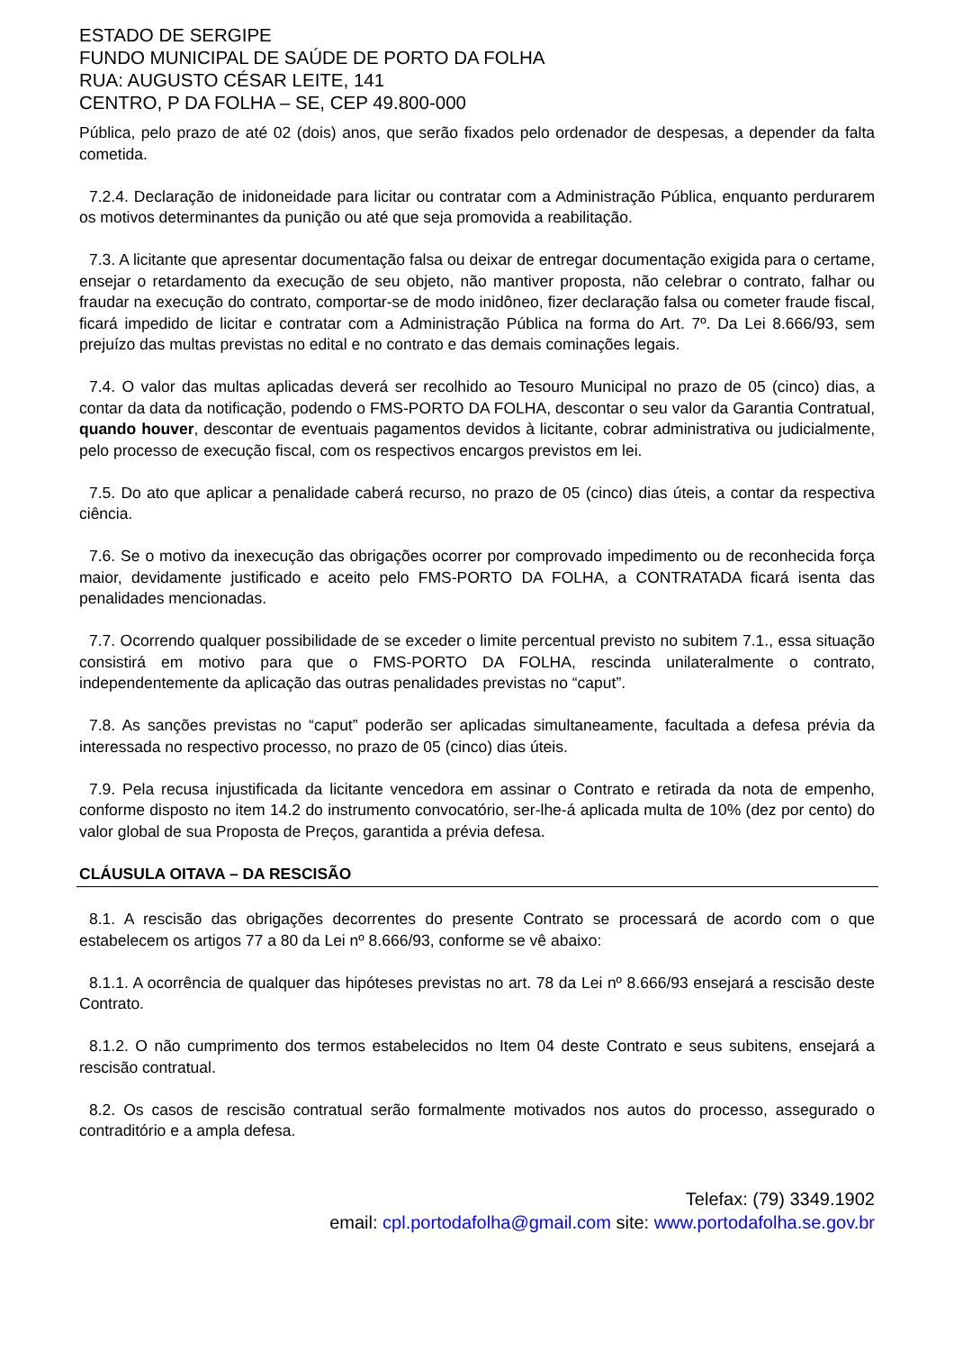ESTADO DE SERGIPE
FUNDO MUNICIPAL DE SAÚDE DE PORTO DA FOLHA
RUA: AUGUSTO CÉSAR LEITE, 141
CENTRO, P DA FOLHA – SE, CEP 49.800-000
Pública, pelo prazo de até 02 (dois) anos, que serão fixados pelo ordenador de despesas, a depender da falta cometida.
7.2.4. Declaração de inidoneidade para licitar ou contratar com a Administração Pública, enquanto perdurarem os motivos determinantes da punição ou até que seja promovida a reabilitação.
7.3. A licitante que apresentar documentação falsa ou deixar de entregar documentação exigida para o certame, ensejar o retardamento da execução de seu objeto, não mantiver proposta, não celebrar o contrato, falhar ou fraudar na execução do contrato, comportar-se de modo inidôneo, fizer declaração falsa ou cometer fraude fiscal, ficará impedido de licitar e contratar com a Administração Pública na forma do Art. 7º. Da Lei 8.666/93, sem prejuízo das multas previstas no edital e no contrato e das demais cominações legais.
7.4. O valor das multas aplicadas deverá ser recolhido ao Tesouro Municipal no prazo de 05 (cinco) dias, a contar da data da notificação, podendo o FMS-PORTO DA FOLHA, descontar o seu valor da Garantia Contratual, quando houver, descontar de eventuais pagamentos devidos à licitante, cobrar administrativa ou judicialmente, pelo processo de execução fiscal, com os respectivos encargos previstos em lei.
7.5. Do ato que aplicar a penalidade caberá recurso, no prazo de 05 (cinco) dias úteis, a contar da respectiva ciência.
7.6. Se o motivo da inexecução das obrigações ocorrer por comprovado impedimento ou de reconhecida força maior, devidamente justificado e aceito pelo FMS-PORTO DA FOLHA, a CONTRATADA ficará isenta das penalidades mencionadas.
7.7. Ocorrendo qualquer possibilidade de se exceder o limite percentual previsto no subitem 7.1., essa situação consistirá em motivo para que o FMS-PORTO DA FOLHA, rescinda unilateralmente o contrato, independentemente da aplicação das outras penalidades previstas no “caput”.
7.8. As sanções previstas no “caput” poderão ser aplicadas simultaneamente, facultada a defesa prévia da interessada no respectivo processo, no prazo de 05 (cinco) dias úteis.
7.9. Pela recusa injustificada da licitante vencedora em assinar o Contrato e retirada da nota de empenho, conforme disposto no item 14.2 do instrumento convocatório, ser-lhe-á aplicada multa de 10% (dez por cento) do valor global de sua Proposta de Preços, garantida a prévia defesa.
CLÁUSULA OITAVA – DA RESCISÃO
8.1. A rescisão das obrigações decorrentes do presente Contrato se processará de acordo com o que estabelecem os artigos 77 a 80 da Lei nº 8.666/93, conforme se vê abaixo:
8.1.1. A ocorrência de qualquer das hipóteses previstas no art. 78 da Lei nº 8.666/93 ensejará a rescisão deste Contrato.
8.1.2. O não cumprimento dos termos estabelecidos no Item 04 deste Contrato e seus subitens, ensejará a rescisão contratual.
8.2. Os casos de rescisão contratual serão formalmente motivados nos autos do processo, assegurado o contraditório e a ampla defesa.
Telefax: (79) 3349.1902
email: cpl.portodafolha@gmail.com site: www.portodafolha.se.gov.br